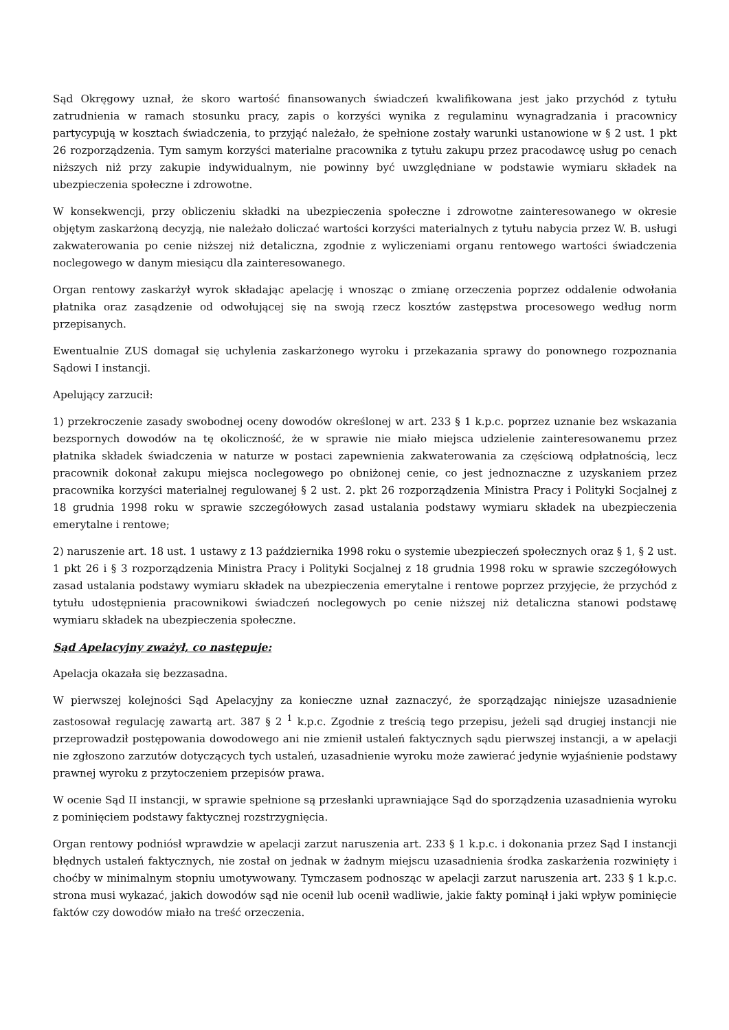Sąd Okręgowy uznał, że skoro wartość finansowanych świadczeń kwalifikowana jest jako przychód z tytułu zatrudnienia w ramach stosunku pracy, zapis o korzyści wynika z regulaminu wynagradzania i pracownicy partycypują w kosztach świadczenia, to przyjąć należało, że spełnione zostały warunki ustanowione w § 2 ust. 1 pkt 26 rozporządzenia. Tym samym korzyści materialne pracownika z tytułu zakupu przez pracodawcę usług po cenach niższych niż przy zakupie indywidualnym, nie powinny być uwzględniane w podstawie wymiaru składek na ubezpieczenia społeczne i zdrowotne.
W konsekwencji, przy obliczeniu składki na ubezpieczenia społeczne i zdrowotne zainteresowanego w okresie objętym zaskarżoną decyzją, nie należało doliczać wartości korzyści materialnych z tytułu nabycia przez W. B. usługi zakwaterowania po cenie niższej niż detaliczna, zgodnie z wyliczeniami organu rentowego wartości świadczenia noclegowego w danym miesiącu dla zainteresowanego.
Organ rentowy zaskarżył wyrok składając apelację i wnosząc o zmianę orzeczenia poprzez oddalenie odwołania płatnika oraz zasądzenie od odwołującej się na swoją rzecz kosztów zastępstwa procesowego według norm przepisanych.
Ewentualnie ZUS domagał się uchylenia zaskarżonego wyroku i przekazania sprawy do ponownego rozpoznania Sądowi I instancji.
Apelujący zarzucił:
1) przekroczenie zasady swobodnej oceny dowodów określonej w art. 233 § 1 k.p.c. poprzez uznanie bez wskazania bezspornych dowodów na tę okoliczność, że w sprawie nie miało miejsca udzielenie zainteresowanemu przez płatnika składek świadczenia w naturze w postaci zapewnienia zakwaterowania za częściową odpłatnością, lecz pracownik dokonał zakupu miejsca noclegowego po obniżonej cenie, co jest jednoznaczne z uzyskaniem przez pracownika korzyści materialnej regulowanej § 2 ust. 2. pkt 26 rozporządzenia Ministra Pracy i Polityki Socjalnej z 18 grudnia 1998 roku w sprawie szczegółowych zasad ustalania podstawy wymiaru składek na ubezpieczenia emerytalne i rentowe;
2) naruszenie art. 18 ust. 1 ustawy z 13 października 1998 roku o systemie ubezpieczeń społecznych oraz § 1, § 2 ust. 1 pkt 26 i § 3 rozporządzenia Ministra Pracy i Polityki Socjalnej z 18 grudnia 1998 roku w sprawie szczegółowych zasad ustalania podstawy wymiaru składek na ubezpieczenia emerytalne i rentowe poprzez przyjęcie, że przychód z tytułu udostępnienia pracownikowi świadczeń noclegowych po cenie niższej niż detaliczna stanowi podstawę wymiaru składek na ubezpieczenia społeczne.
Sąd Apelacyjny zważył, co następuje:
Apelacja okazała się bezzasadna.
W pierwszej kolejności Sąd Apelacyjny za konieczne uznał zaznaczyć, że sporządzając niniejsze uzasadnienie zastosował regulację zawartą art. 387 § 2 <sup>1</sup> k.p.c. Zgodnie z treścią tego przepisu, jeżeli sąd drugiej instancji nie przeprowadził postępowania dowodowego ani nie zmienił ustaleń faktycznych sądu pierwszej instancji, a w apelacji nie zgłoszono zarzutów dotyczących tych ustaleń, uzasadnienie wyroku może zawierać jedynie wyjaśnienie podstawy prawnej wyroku z przytoczeniem przepisów prawa.
W ocenie Sąd II instancji, w sprawie spełnione są przesłanki uprawniające Sąd do sporządzenia uzasadnienia wyroku z pominięciem podstawy faktycznej rozstrzygnięcia.
Organ rentowy podniósł wprawdzie w apelacji zarzut naruszenia art. 233 § 1 k.p.c. i dokonania przez Sąd I instancji błędnych ustaleń faktycznych, nie został on jednak w żadnym miejscu uzasadnienia środka zaskarżenia rozwinięty i choćby w minimalnym stopniu umotywowany. Tymczasem podnosząc w apelacji zarzut naruszenia art. 233 § 1 k.p.c. strona musi wykazać, jakich dowodów sąd nie ocenił lub ocenił wadliwie, jakie fakty pominął i jaki wpływ pominięcie faktów czy dowodów miało na treść orzeczenia.